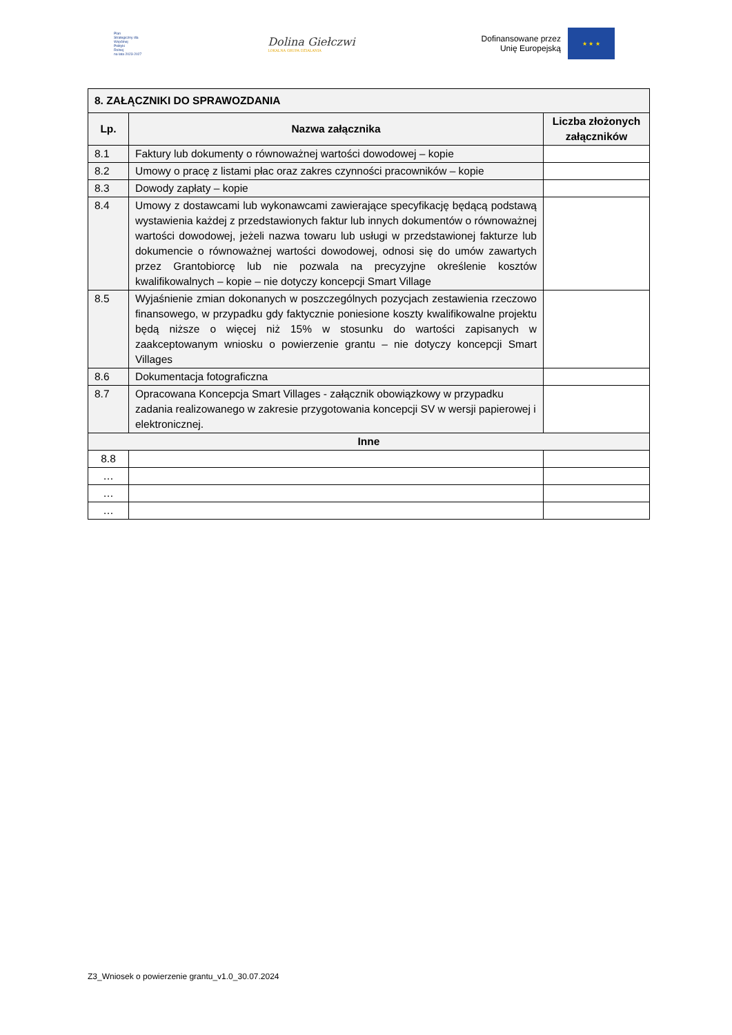Plan
Strategiczny dla
Wspólnej
Polityki
Rolnej
na lata 2023-2027
Dolina Giełczwi
LOKALNA GRUPA DZIAŁANIA
Dofinansowane przez
Unię Europejską
★ ★ ★
| 8. ZAŁĄCZNIKI DO SPRAWOZDANIA | | |
| --- | --- | --- |
| Lp. | Nazwa załącznika | Liczba złożonych załączników |
| 8.1 | Faktury lub dokumenty o równoważnej wartości dowodowej – kopie | |
| 8.2 | Umowy o pracę z listami płac oraz zakres czynności pracowników – kopie | |
| 8.3 | Dowody zapłaty – kopie | |
| 8.4 | Umowy z dostawcami lub wykonawcami zawierające specyfikację będącą podstawą wystawienia każdej z przedstawionych faktur lub innych dokumentów o równoważnej wartości dowodowej, jeżeli nazwa towaru lub usługi w przedstawionej fakturze lub dokumencie o równoważnej wartości dowodowej, odnosi się do umów zawartych przez Grantobiorcę lub nie pozwala na precyzyjne określenie kosztów kwalifikowalnych – kopie – nie dotyczy koncepcji Smart Village | |
| 8.5 | Wyjaśnienie zmian dokonanych w poszczególnych pozycjach zestawienia rzeczowo finansowego, w przypadku gdy faktycznie poniesione koszty kwalifikowalne projektu będą niższe o więcej niż 15% w stosunku do wartości zapisanych w zaakceptowanym wniosku o powierzenie grantu – nie dotyczy koncepcji Smart Villages | |
| 8.6 | Dokumentacja fotograficzna | |
| 8.7 | Opracowana Koncepcja Smart Villages - załącznik obowiązkowy w przypadku zadania realizowanego w zakresie przygotowania koncepcji SV w wersji papierowej i elektronicznej. | |
| Inne | | |
| 8.8 | | |
| … | | |
| … | | |
| … | | |
Z3_Wniosek o powierzenie grantu_v1.0_30.07.2024